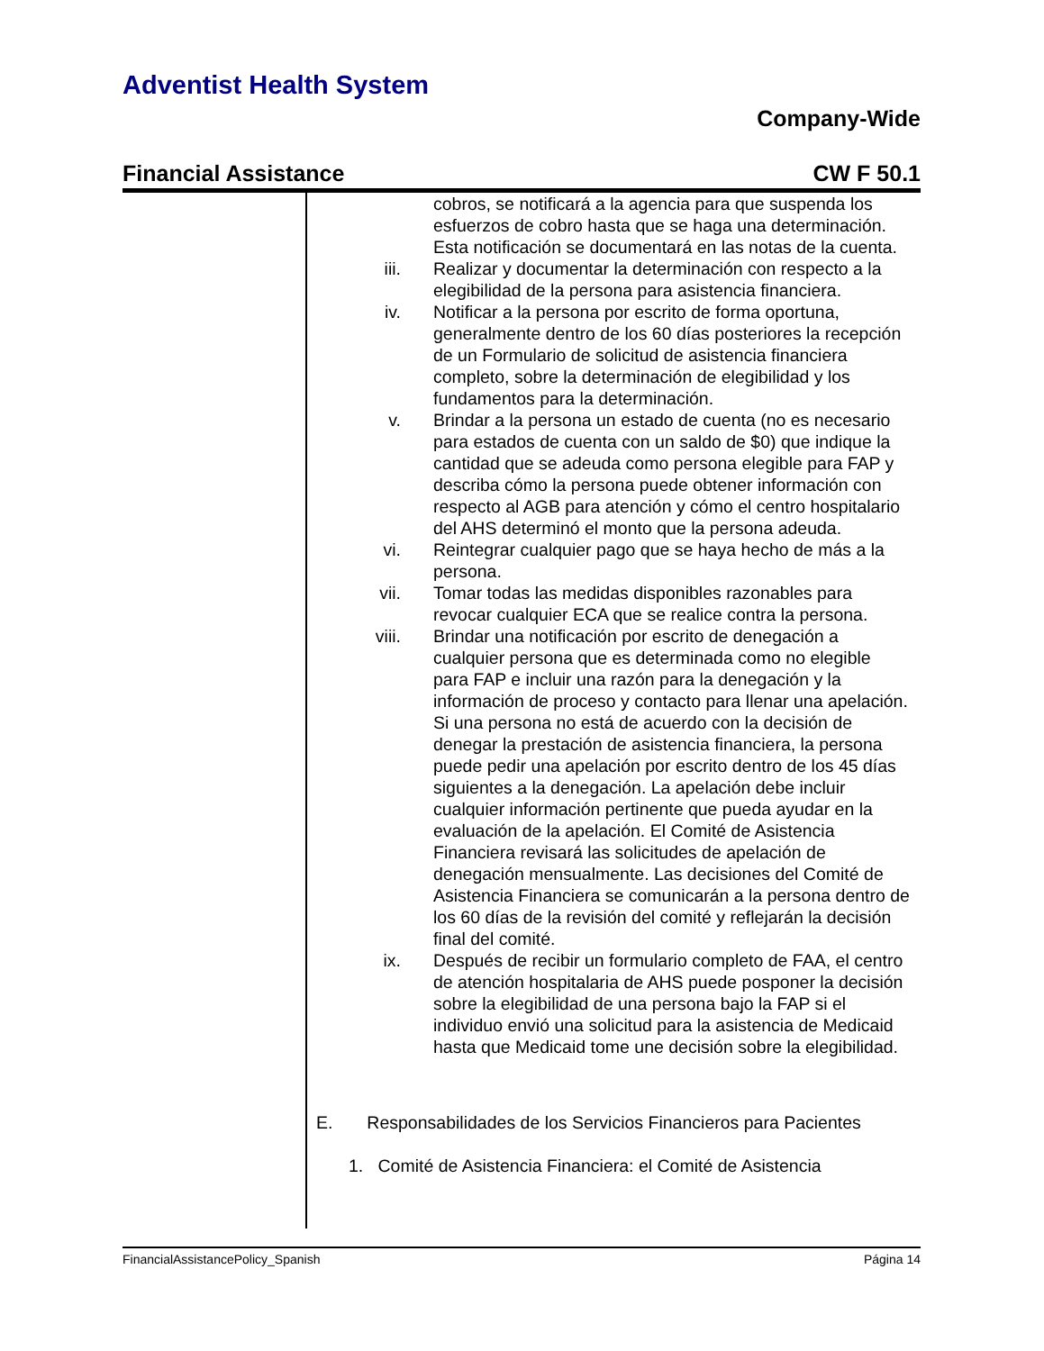Adventist Health System
Company-Wide
Financial Assistance CW F 50.1
cobros, se notificará a la agencia para que suspenda los esfuerzos de cobro hasta que se haga una determinación. Esta notificación se documentará en las notas de la cuenta.
iii. Realizar y documentar la determinación con respecto a la elegibilidad de la persona para asistencia financiera.
iv. Notificar a la persona por escrito de forma oportuna, generalmente dentro de los 60 días posteriores la recepción de un Formulario de solicitud de asistencia financiera completo, sobre la determinación de elegibilidad y los fundamentos para la determinación.
v. Brindar a la persona un estado de cuenta (no es necesario para estados de cuenta con un saldo de $0) que indique la cantidad que se adeuda como persona elegible para FAP y describa cómo la persona puede obtener información con respecto al AGB para atención y cómo el centro hospitalario del AHS determinó el monto que la persona adeuda.
vi. Reintegrar cualquier pago que se haya hecho de más a la persona.
vii. Tomar todas las medidas disponibles razonables para revocar cualquier ECA que se realice contra la persona.
viii. Brindar una notificación por escrito de denegación a cualquier persona que es determinada como no elegible para FAP e incluir una razón para la denegación y la información de proceso y contacto para llenar una apelación. Si una persona no está de acuerdo con la decisión de denegar la prestación de asistencia financiera, la persona puede pedir una apelación por escrito dentro de los 45 días siguientes a la denegación. La apelación debe incluir cualquier información pertinente que pueda ayudar en la evaluación de la apelación. El Comité de Asistencia Financiera revisará las solicitudes de apelación de denegación mensualmente. Las decisiones del Comité de Asistencia Financiera se comunicarán a la persona dentro de los 60 días de la revisión del comité y reflejarán la decisión final del comité.
ix. Después de recibir un formulario completo de FAA, el centro de atención hospitalaria de AHS puede posponer la decisión sobre la elegibilidad de una persona bajo la FAP si el individuo envió una solicitud para la asistencia de Medicaid hasta que Medicaid tome une decisión sobre la elegibilidad.
E. Responsabilidades de los Servicios Financieros para Pacientes
1. Comité de Asistencia Financiera: el Comité de Asistencia
FinancialAssistancePolicy_Spanish Página 14